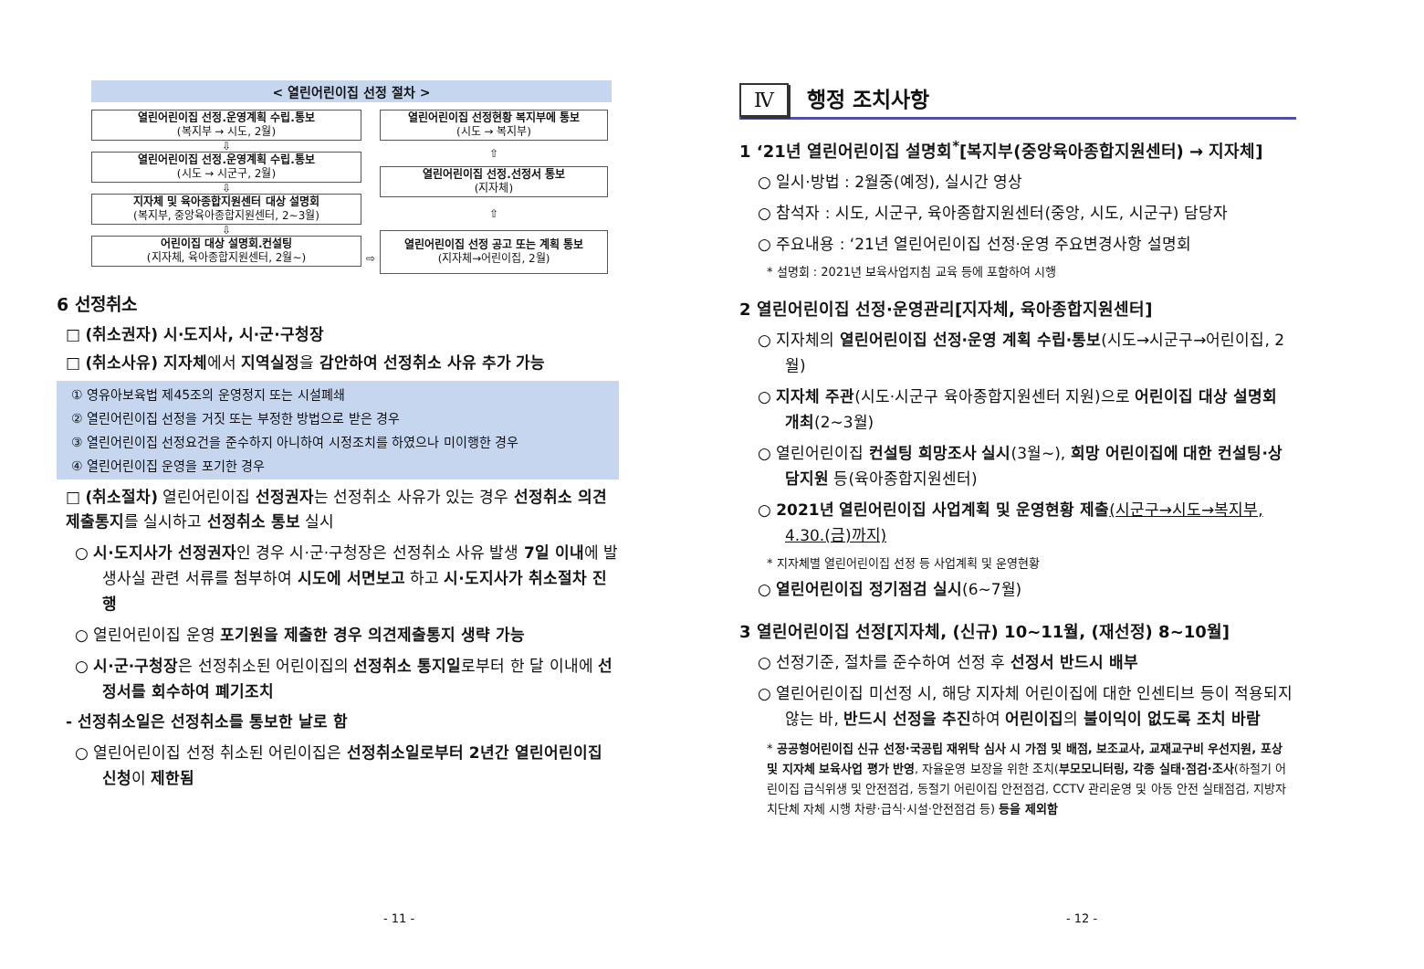< 열린어린이집 선정 절차 >
열린어린이집 선정.운영계획 수립.통보
(복지부 → 시도, 2월)
⇩
열린어린이집 선정.운영계획 수립.통보
(시도 → 시군구, 2월)
⇩
지자체 및 육아종합지원센터 대상 설명회
(복지부, 중앙육아종합지원센터, 2~3월)
⇩
어린이집 대상 설명회.컨설팅
(지자체, 육아종합지원센터, 2월~)
⇨
열린어린이집 선정현황 복지부에 통보
(시도 → 복지부)
⇧
열린어린이집 선정.선정서 통보
(지자체)
⇧
열린어린이집 선정 공고 또는 계획 통보
(지자체→어린이집, 2월)
6 선정취소
□ (취소권자) 시·도지사, 시·군·구청장
□ (취소사유) 지자체에서 지역실정을 감안하여 선정취소 사유 추가 가능
① 영유아보육법 제45조의 운영정지 또는 시설폐쇄
② 열린어린이집 선정을 거짓 또는 부정한 방법으로 받은 경우
③ 열린어린이집 선정요건을 준수하지 아니하여 시정조치를 하였으나 미이행한 경우
④ 열린어린이집 운영을 포기한 경우
□ (취소절차) 열린어린이집 선정권자는 선정취소 사유가 있는 경우 선정취소 의견제출통지를 실시하고 선정취소 통보 실시
○ 시·도지사가 선정권자인 경우 시·군·구청장은 선정취소 사유 발생 7일 이내에 발생사실 관련 서류를 첨부하여 시도에 서면보고 하고 시·도지사가 취소절차 진행
○ 열린어린이집 운영 포기원을 제출한 경우 의견제출통지 생략 가능
○ 시·군·구청장은 선정취소된 어린이집의 선정취소 통지일로부터 한 달 이내에 선정서를 회수하여 폐기조치
- 선정취소일은 선정취소를 통보한 날로 함
○ 열린어린이집 선정 취소된 어린이집은 선정취소일로부터 2년간 열린어린이집 신청이 제한됨
- 11 -
Ⅳ 행정 조치사항
1 ‘21년 열린어린이집 설명회<sup>*</sup>[복지부(중앙육아종합지원센터) → 지자체]
○ 일시·방법 : 2월중(예정), 실시간 영상
○ 참석자 : 시도, 시군구, 육아종합지원센터(중앙, 시도, 시군구) 담당자
○ 주요내용 : ‘21년 열린어린이집 선정·운영 주요변경사항 설명회
* 설명회 : 2021년 보육사업지침 교육 등에 포함하여 시행
2 열린어린이집 선정·운영관리[지자체, 육아종합지원센터]
○ 지자체의 열린어린이집 선정·운영 계획 수립·통보(시도→시군구→어린이집, 2월)
○ 지자체 주관(시도·시군구 육아종합지원센터 지원)으로 어린이집 대상 설명회 개최(2~3월)
○ 열린어린이집 컨설팅 희망조사 실시(3월~), 희망 어린이집에 대한 컨설팅·상담지원 등(육아종합지원센터)
○ 2021년 열린어린이집 사업계획 및 운영현황 제출(시군구→시도→복지부, 4.30.(금)까지)
* 지자체별 열린어린이집 선정 등 사업계획 및 운영현황
○ 열린어린이집 정기점검 실시(6~7월)
3 열린어린이집 선정[지자체, (신규) 10~11월, (재선정) 8~10월]
○ 선정기준, 절차를 준수하여 선정 후 선정서 반드시 배부
○ 열린어린이집 미선정 시, 해당 지자체 어린이집에 대한 인센티브 등이 적용되지 않는 바, 반드시 선정을 추진하여 어린이집의 불이익이 없도록 조치 바람
* 공공형어린이집 신규 선정·국공립 재위탁 심사 시 가점 및 배점, 보조교사, 교재교구비 우선지원, 포상 및 지자체 보육사업 평가 반영, 자율운영 보장을 위한 조치(부모모니터링, 각종 실태·점검·조사(하절기 어린이집 급식위생 및 안전점검, 동절기 어린이집 안전점검, CCTV 관리운영 및 아동 안전 실태점검, 지방자치단체 자체 시행 차량·급식·시설·안전점검 등) 등을 제외함
- 12 -